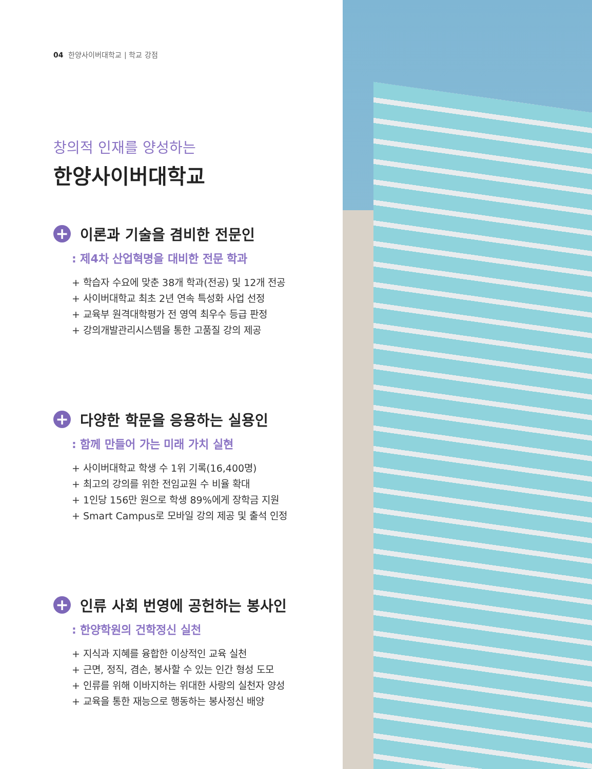04 한양사이버대학교 | 학교 강점
창의적 인재를 양성하는
한양사이버대학교
+ 이론과 기술을 겸비한 전문인
: 제4차 산업혁명을 대비한 전문 학과
+ 학습자 수요에 맞춘 38개 학과(전공) 및 12개 전공
+ 사이버대학교 최초 2년 연속 특성화 사업 선정
+ 교육부 원격대학평가 전 영역 최우수 등급 판정
+ 강의개발관리시스템을 통한 고품질 강의 제공
+ 다양한 학문을 응용하는 실용인
: 함께 만들어 가는 미래 가치 실현
+ 사이버대학교 학생 수 1위 기록(16,400명)
+ 최고의 강의를 위한 전임교원 수 비율 확대
+ 1인당 156만 원으로 학생 89%에게 장학금 지원
+ Smart Campus로 모바일 강의 제공 및 출석 인정
+ 인류 사회 번영에 공헌하는 봉사인
: 한양학원의 건학정신 실천
+ 지식과 지혜를 융합한 이상적인 교육 실천
+ 근면, 정직, 겸손, 봉사할 수 있는 인간 형성 도모
+ 인류를 위해 이바지하는 위대한 사랑의 실천자 양성
+ 교육을 통한 재능으로 행동하는 봉사정신 배양